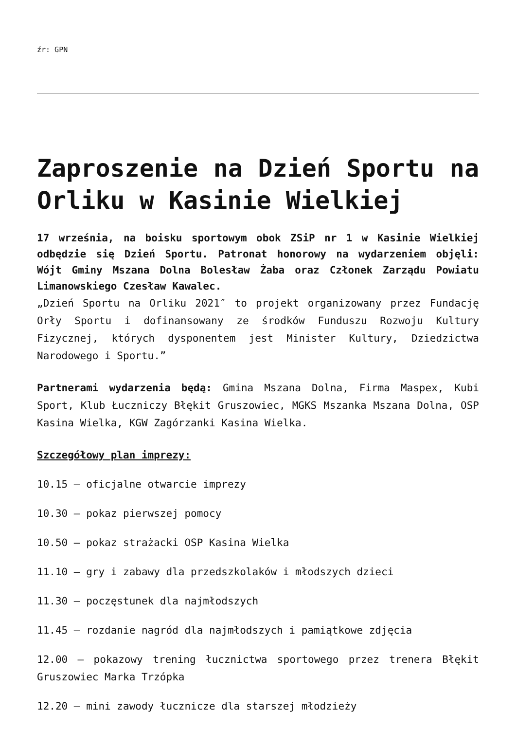źr: GPN
Zaproszenie na Dzień Sportu na Orliku w Kasinie Wielkiej
17 września, na boisku sportowym obok ZSiP nr 1 w Kasinie Wielkiej odbędzie się Dzień Sportu. Patronat honorowy na wydarzeniem objęli: Wójt Gminy Mszana Dolna Bolesław Żaba oraz Członek Zarządu Powiatu Limanowskiego Czesław Kawalec.
„Dzień Sportu na Orliku 2021″ to projekt organizowany przez Fundację Orły Sportu i dofinansowany ze środków Funduszu Rozwoju Kultury Fizycznej, których dysponentem jest Minister Kultury, Dziedzictwa Narodowego i Sportu.”
Partnerami wydarzenia będą: Gmina Mszana Dolna, Firma Maspex, Kubi Sport, Klub Łuczniczy Błękit Gruszowiec, MGKS Mszanka Mszana Dolna, OSP Kasina Wielka, KGW Zagórzanki Kasina Wielka.
Szczegółowy plan imprezy:
10.15 – oficjalne otwarcie imprezy
10.30 – pokaz pierwszej pomocy
10.50 – pokaz strażacki OSP Kasina Wielka
11.10 – gry i zabawy dla przedszkolaków i młodszych dzieci
11.30 – poczęstunek dla najmłodszych
11.45 – rozdanie nagród dla najmłodszych i pamiątkowe zdjęcia
12.00 – pokazowy trening łucznictwa sportowego przez trenera Błękit Gruszowiec Marka Trzópka
12.20 – mini zawody łucznicze dla starszej młodzieży